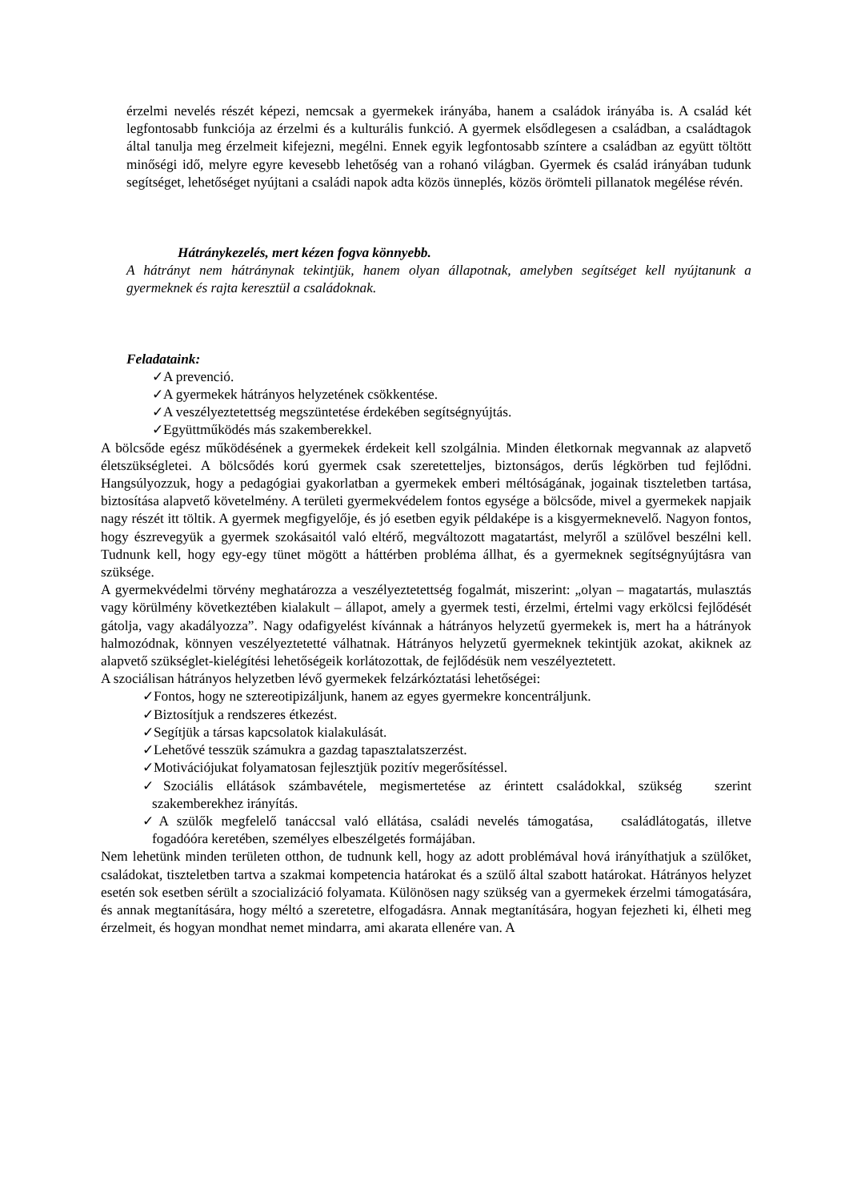érzelmi nevelés részét képezi, nemcsak a gyermekek irányába, hanem a családok irányába is. A család két legfontosabb funkciója az érzelmi és a kulturális funkció. A gyermek elsődlegesen a családban, a családtagok által tanulja meg érzelmeit kifejezni, megélni. Ennek egyik legfontosabb színtere a családban az együtt töltött minőségi idő, melyre egyre kevesebb lehetőség van a rohanó világban. Gyermek és család irányában tudunk segítséget, lehetőséget nyújtani a családi napok adta közös ünneplés, közös örömteli pillanatok megélése révén.
Hátránykezelés, mert kézen fogva könnyebb.
A hátrányt nem hátránynak tekintjük, hanem olyan állapotnak, amelyben segítséget kell nyújtanunk a gyermeknek és rajta keresztül a családoknak.
Feladataink:
✓A prevenció.
✓A gyermekek hátrányos helyzetének csökkentése.
✓A veszélyeztetettség megszüntetése érdekében segítségnyújtás.
✓Együttműködés más szakemberekkel.
A bölcsőde egész működésének a gyermekek érdekeit kell szolgálnia. Minden életkornak megvannak az alapvető életszükségletei. A bölcsődés korú gyermek csak szeretetteljes, biztonságos, derűs légkörben tud fejlődni. Hangsúlyozzuk, hogy a pedagógiai gyakorlatban a gyermekek emberi méltóságának, jogainak tiszteletben tartása, biztosítása alapvető követelmény. A területi gyermekvédelem fontos egysége a bölcsőde, mivel a gyermekek napjaik nagy részét itt töltik. A gyermek megfigyelője, és jó esetben egyik példaképe is a kisgyermeknevelő. Nagyon fontos, hogy észrevegyük a gyermek szokásaitól való eltérő, megváltozott magatartást, melyről a szülővel beszélni kell. Tudnunk kell, hogy egy-egy tünet mögött a háttérben probléma állhat, és a gyermeknek segítségnyújtásra van szüksége.
A gyermekvédelmi törvény meghatározza a veszélyeztetettség fogalmát, miszerint: „olyan – magatartás, mulasztás vagy körülmény következtében kialakult – állapot, amely a gyermek testi, érzelmi, értelmi vagy erkölcsi fejlődését gátolja, vagy akadályozza”. Nagy odafigyelést kívánnak a hátrányos helyzetű gyermekek is, mert ha a hátrányok halmozódnak, könnyen veszélyeztetetté válhatnak. Hátrányos helyzetű gyermeknek tekintjük azokat, akiknek az alapvető szükséglet-kielégítési lehetőségeik korlátozottak, de fejlődésük nem veszélyeztetett.
A szociálisan hátrányos helyzetben lévő gyermekek felzárkóztatási lehetőségei:
✓Fontos, hogy ne sztereotipizáljunk, hanem az egyes gyermekre koncentráljunk.
✓Biztosítjuk a rendszeres étkezést.
✓Segítjük a társas kapcsolatok kialakulását.
✓Lehetővé tesszük számukra a gazdag tapasztalatszerzést.
✓Motivációjukat folyamatosan fejlesztjük pozitív megerősítéssel.
✓Szociális ellátások számbavétele, megismertetése az érintett családokkal, szükség szerint szakemberekhez irányítás.
✓A szülők megfelelő tanáccsal való ellátása, családi nevelés támogatása, családlátogatás, illetve fogadóóra keretében, személyes elbeszélgetés formájában.
Nem lehetünk minden területen otthon, de tudnunk kell, hogy az adott problémával hová irányíthatjuk a szülőket, családokat, tiszteletben tartva a szakmai kompetencia határokat és a szülő által szabott határokat. Hátrányos helyzet esetén sok esetben sérült a szocializáció folyamata. Különösen nagy szükség van a gyermekek érzelmi támogatására, és annak megtanítására, hogy méltó a szeretetre, elfogadásra. Annak megtanítására, hogyan fejezheti ki, élheti meg érzelmeit, és hogyan mondhat nemet mindarra, ami akarata ellenére van. A